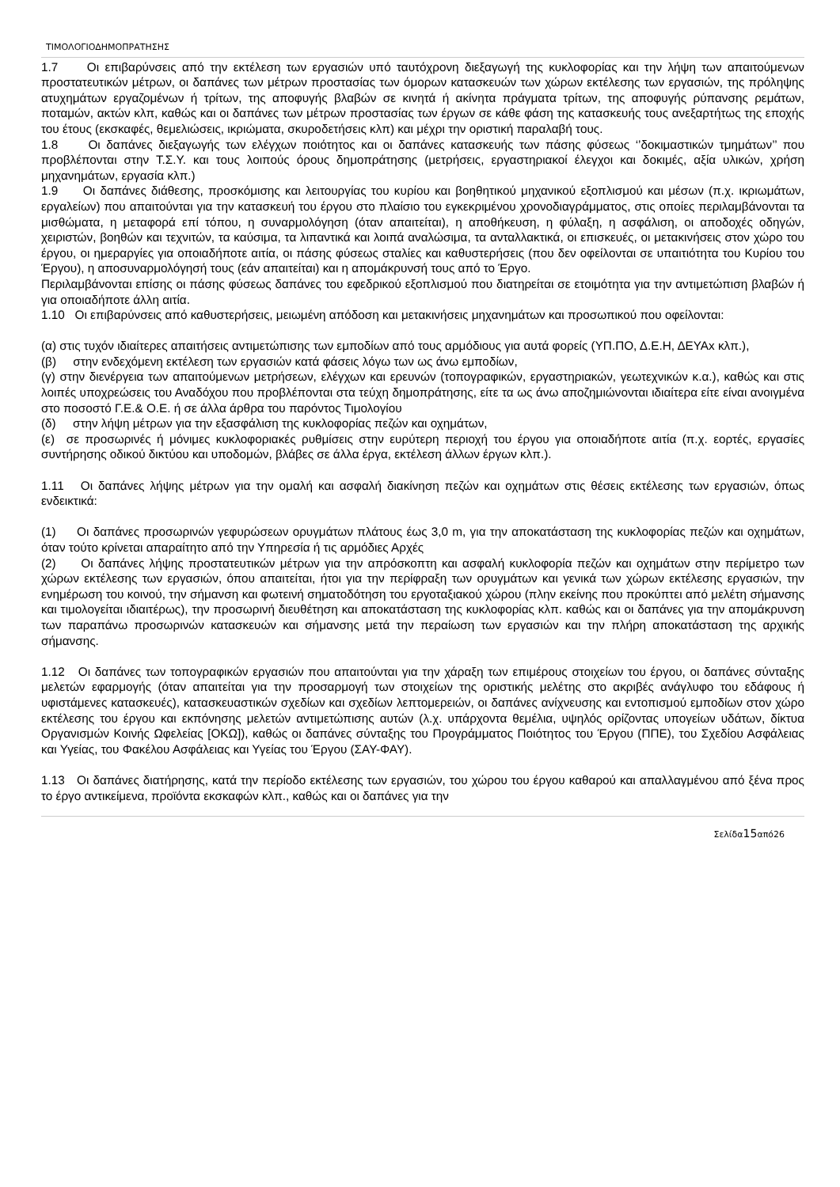ΤΙΜΟΛΟΓΙΟΔΗΜΟΠΡΑΤΗΣΗΣ
1.7 Οι επιβαρύνσεις από την εκτέλεση των εργασιών υπό ταυτόχρονη διεξαγωγή της κυκλοφορίας και την λήψη των απαιτούμενων προστατευτικών μέτρων, οι δαπάνες των μέτρων προστασίας των όμορων κατασκευών των χώρων εκτέλεσης των εργασιών, της πρόληψης ατυχημάτων εργαζομένων ή τρίτων, της αποφυγής βλαβών σε κινητά ή ακίνητα πράγματα τρίτων, της αποφυγής ρύπανσης ρεμάτων, ποταμών, ακτών κλπ, καθώς και οι δαπάνες των μέτρων προστασίας των έργων σε κάθε φάση της κατασκευής τους ανεξαρτήτως της εποχής του έτους (εκσκαφές, θεμελιώσεις, ικριώματα, σκυροδετήσεις κλπ) και μέχρι την οριστική παραλαβή τους.
1.8 Οι δαπάνες διεξαγωγής των ελέγχων ποιότητος και οι δαπάνες κατασκευής των πάσης φύσεως ‘’δοκιμαστικών τμημάτων’’ που προβλέπονται στην Τ.Σ.Υ. και τους λοιπούς όρους δημοπράτησης (μετρήσεις, εργαστηριακοί έλεγχοι και δοκιμές, αξία υλικών, χρήση μηχανημάτων, εργασία κλπ.)
1.9 Οι δαπάνες διάθεσης, προσκόμισης και λειτουργίας του κυρίου και βοηθητικού μηχανικού εξοπλισμού και μέσων (π.χ. ικριωμάτων, εργαλείων) που απαιτούνται για την κατασκευή του έργου στο πλαίσιο του εγκεκριμένου χρονοδιαγράμματος, στις οποίες περιλαμβάνονται τα μισθώματα, η μεταφορά επί τόπου, η συναρμολόγηση (όταν απαιτείται), η αποθήκευση, η φύλαξη, η ασφάλιση, οι αποδοχές οδηγών, χειριστών, βοηθών και τεχνιτών, τα καύσιμα, τα λιπαντικά και λοιπά αναλώσιμα, τα ανταλλακτικά, οι επισκευές, οι μετακινήσεις στον χώρο του έργου, οι ημεραργίες για οποιαδήποτε αιτία, οι πάσης φύσεως σταλίες και καθυστερήσεις (που δεν οφείλονται σε υπαιτιότητα του Κυρίου του Έργου), η αποσυναρμολόγησή τους (εάν απαιτείται) και η απομάκρυνσή τους από το Έργο.
Περιλαμβάνονται επίσης οι πάσης φύσεως δαπάνες του εφεδρικού εξοπλισμού που διατηρείται σε ετοιμότητα για την αντιμετώπιση βλαβών ή για οποιαδήποτε άλλη αιτία.
1.10 Οι επιβαρύνσεις από καθυστερήσεις, μειωμένη απόδοση και μετακινήσεις μηχανημάτων και προσωπικού που οφείλονται:
(α) στις τυχόν ιδιαίτερες απαιτήσεις αντιμετώπισης των εμποδίων από τους αρμόδιους για αυτά φορείς (ΥΠ.ΠΟ, Δ.Ε.Η, ΔΕΥΑx κλπ.),
(β) στην ενδεχόμενη εκτέλεση των εργασιών κατά φάσεις λόγω των ως άνω εμποδίων,
(γ) στην διενέργεια των απαιτούμενων μετρήσεων, ελέγχων και ερευνών (τοπογραφικών, εργαστηριακών, γεωτεχνικών κ.α.), καθώς και στις λοιπές υποχρεώσεις του Αναδόχου που προβλέπονται στα τεύχη δημοπράτησης, είτε τα ως άνω αποζημιώνονται ιδιαίτερα είτε είναι ανοιγμένα στο ποσοστό Γ.Ε.& Ο.Ε. ή σε άλλα άρθρα του παρόντος Τιμολογίου
(δ) στην λήψη μέτρων για την εξασφάλιση της κυκλοφορίας πεζών και οχημάτων,
(ε) σε προσωρινές ή μόνιμες κυκλοφοριακές ρυθμίσεις στην ευρύτερη περιοχή του έργου για οποιαδήποτε αιτία (π.χ. εορτές, εργασίες συντήρησης οδικού δικτύου και υποδομών, βλάβες σε άλλα έργα, εκτέλεση άλλων έργων κλπ.).
1.11 Οι δαπάνες λήψης μέτρων για την ομαλή και ασφαλή διακίνηση πεζών και οχημάτων στις θέσεις εκτέλεσης των εργασιών, όπως ενδεικτικά:
(1) Οι δαπάνες προσωρινών γεφυρώσεων ορυγμάτων πλάτους έως 3,0 m, για την αποκατάσταση της κυκλοφορίας πεζών και οχημάτων, όταν τούτο κρίνεται απαραίτητο από την Υπηρεσία ή τις αρμόδιες Αρχές
(2) Οι δαπάνες λήψης προστατευτικών μέτρων για την απρόσκοπτη και ασφαλή κυκλοφορία πεζών και οχημάτων στην περίμετρο των χώρων εκτέλεσης των εργασιών, όπου απαιτείται, ήτοι για την περίφραξη των ορυγμάτων και γενικά των χώρων εκτέλεσης εργασιών, την ενημέρωση του κοινού, την σήμανση και φωτεινή σηματοδότηση του εργοταξιακού χώρου (πλην εκείνης που προκύπτει από μελέτη σήμανσης και τιμολογείται ιδιαιτέρως), την προσωρινή διευθέτηση και αποκατάσταση της κυκλοφορίας κλπ. καθώς και οι δαπάνες για την απομάκρυνση των παραπάνω προσωρινών κατασκευών και σήμανσης μετά την περαίωση των εργασιών και την πλήρη αποκατάσταση της αρχικής σήμανσης.
1.12 Οι δαπάνες των τοπογραφικών εργασιών που απαιτούνται για την χάραξη των επιμέρους στοιχείων του έργου, οι δαπάνες σύνταξης μελετών εφαρμογής (όταν απαιτείται για την προσαρμογή των στοιχείων της οριστικής μελέτης στο ακριβές ανάγλυφο του εδάφους ή υφιστάμενες κατασκευές), κατασκευαστικών σχεδίων και σχεδίων λεπτομερειών, οι δαπάνες ανίχνευσης και εντοπισμού εμποδίων στον χώρο εκτέλεσης του έργου και εκπόνησης μελετών αντιμετώπισης αυτών (λ.χ. υπάρχοντα θεμέλια, υψηλός ορίζοντας υπογείων υδάτων, δίκτυα Οργανισμών Κοινής Ωφελείας [ΟΚΩ]), καθώς οι δαπάνες σύνταξης του Προγράμματος Ποιότητος του Έργου (ΠΠΕ), του Σχεδίου Ασφάλειας και Υγείας, του Φακέλου Ασφάλειας και Υγείας του Έργου (ΣΑΥ-ΦΑΥ).
1.13 Οι δαπάνες διατήρησης, κατά την περίοδο εκτέλεσης των εργασιών, του χώρου του έργου καθαρού και απαλλαγμένου από ξένα προς το έργο αντικείμενα, προϊόντα εκσκαφών κλπ., καθώς και οι δαπάνες για την
Σελίδα15από26